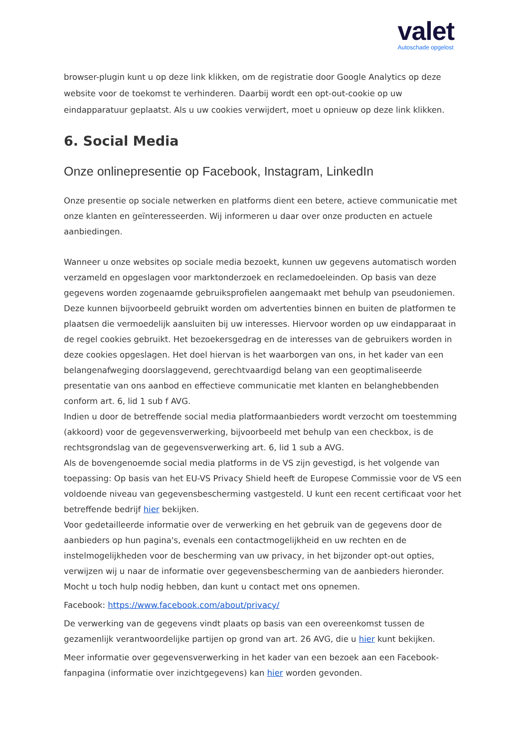valet
Autoschade opgelost
browser-plugin kunt u op deze link klikken, om de registratie door Google Analytics op deze website voor de toekomst te verhinderen. Daarbij wordt een opt-out-cookie op uw eindapparatuur geplaatst. Als u uw cookies verwijdert, moet u opnieuw op deze link klikken.
6. Social Media
Onze onlinepresentie op Facebook, Instagram, LinkedIn
Onze presentie op sociale netwerken en platforms dient een betere, actieve communicatie met onze klanten en geïnteresseerden. Wij informeren u daar over onze producten en actuele aanbiedingen.
Wanneer u onze websites op sociale media bezoekt, kunnen uw gegevens automatisch worden verzameld en opgeslagen voor marktonderzoek en reclamedoeleinden. Op basis van deze gegevens worden zogenaamde gebruiksprofielen aangemaakt met behulp van pseudoniemen. Deze kunnen bijvoorbeeld gebruikt worden om advertenties binnen en buiten de platformen te plaatsen die vermoedelijk aansluiten bij uw interesses. Hiervoor worden op uw eindapparaat in de regel cookies gebruikt. Het bezoekersgedrag en de interesses van de gebruikers worden in deze cookies opgeslagen. Het doel hiervan is het waarborgen van ons, in het kader van een belangenafweging doorslaggevend, gerechtvaardigd belang van een geoptimaliseerde presentatie van ons aanbod en effectieve communicatie met klanten en belanghebbenden conform art. 6, lid 1 sub f AVG.
Indien u door de betreffende social media platformaanbieders wordt verzocht om toestemming (akkoord) voor de gegevensverwerking, bijvoorbeeld met behulp van een checkbox, is de rechtsgrondslag van de gegevensverwerking art. 6, lid 1 sub a AVG.
Als de bovengenoemde social media platforms in de VS zijn gevestigd, is het volgende van toepassing: Op basis van het EU-VS Privacy Shield heeft de Europese Commissie voor de VS een voldoende niveau van gegevensbescherming vastgesteld. U kunt een recent certificaat voor het betreffende bedrijf hier bekijken.
Voor gedetailleerde informatie over de verwerking en het gebruik van de gegevens door de aanbieders op hun pagina's, evenals een contactmogelijkheid en uw rechten en de instelmogelijkheden voor de bescherming van uw privacy, in het bijzonder opt-out opties, verwijzen wij u naar de informatie over gegevensbescherming van de aanbieders hieronder. Mocht u toch hulp nodig hebben, dan kunt u contact met ons opnemen.
Facebook: https://www.facebook.com/about/privacy/
De verwerking van de gegevens vindt plaats op basis van een overeenkomst tussen de gezamenlijk verantwoordelijke partijen op grond van art. 26 AVG, die u hier kunt bekijken.
Meer informatie over gegevensverwerking in het kader van een bezoek aan een Facebook-fanpagina (informatie over inzichtgegevens) kan hier worden gevonden.